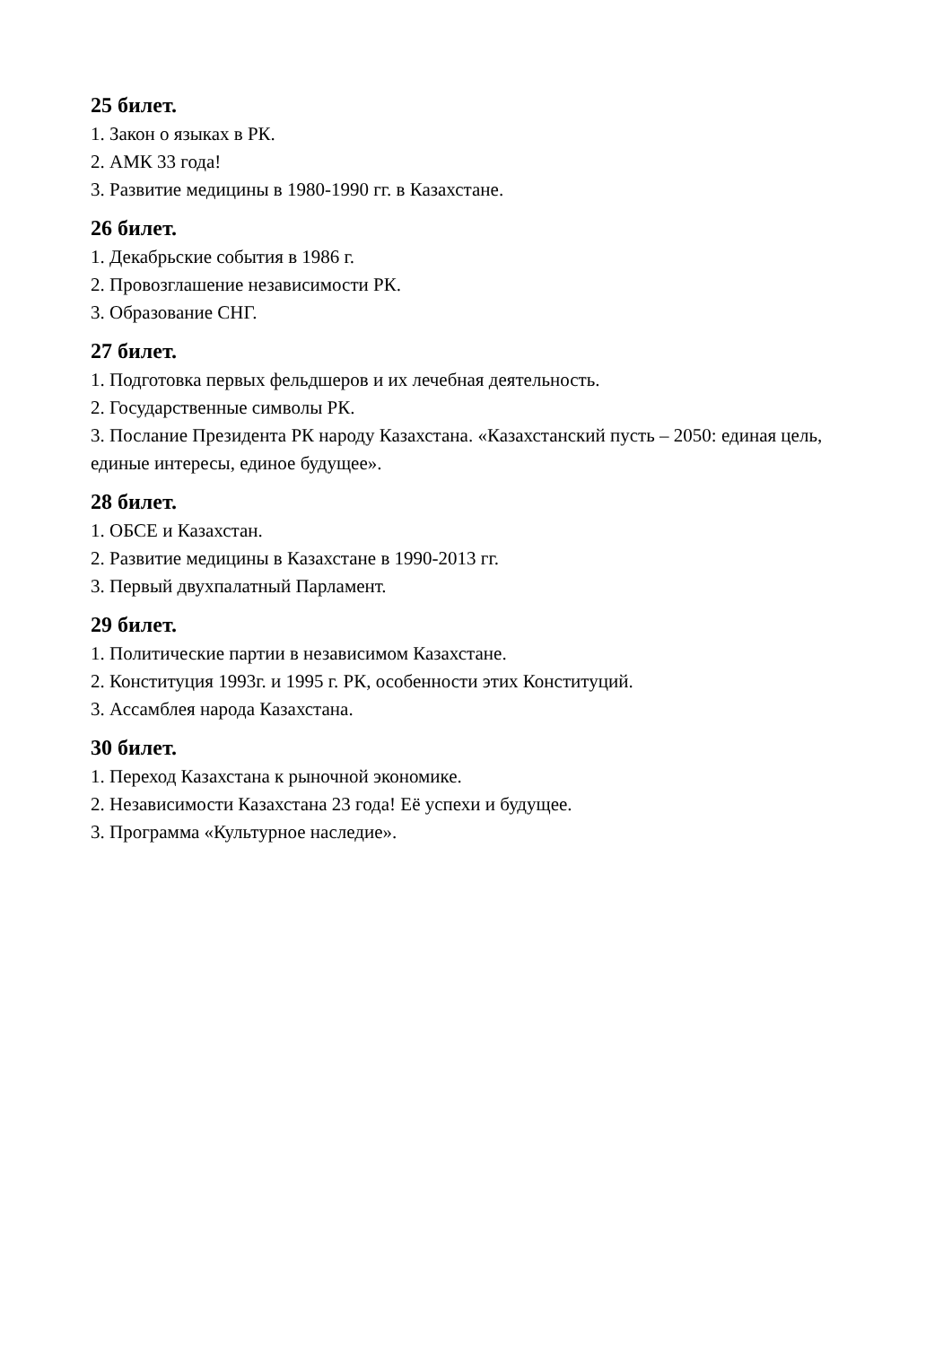25 билет.
1. Закон о языках в РК.
2. АМК 33 года!
3. Развитие медицины в 1980-1990 гг. в Казахстане.
26 билет.
1. Декабрьские события в 1986 г.
2. Провозглашение независимости РК.
3. Образование СНГ.
27 билет.
1. Подготовка первых фельдшеров и их лечебная деятельность.
2. Государственные символы РК.
3. Послание Президента РК народу Казахстана. «Казахстанский пусть – 2050: единая цель, единые интересы, единое будущее».
28 билет.
1. ОБСЕ и Казахстан.
2. Развитие медицины в Казахстане в 1990-2013 гг.
3. Первый двухпалатный Парламент.
29 билет.
1. Политические партии в независимом Казахстане.
2. Конституция 1993г. и 1995 г. РК, особенности этих Конституций.
3. Ассамблея народа Казахстана.
30 билет.
1. Переход Казахстана к рыночной экономике.
2. Независимости Казахстана 23 года! Её успехи и будущее.
3. Программа «Культурное наследие».